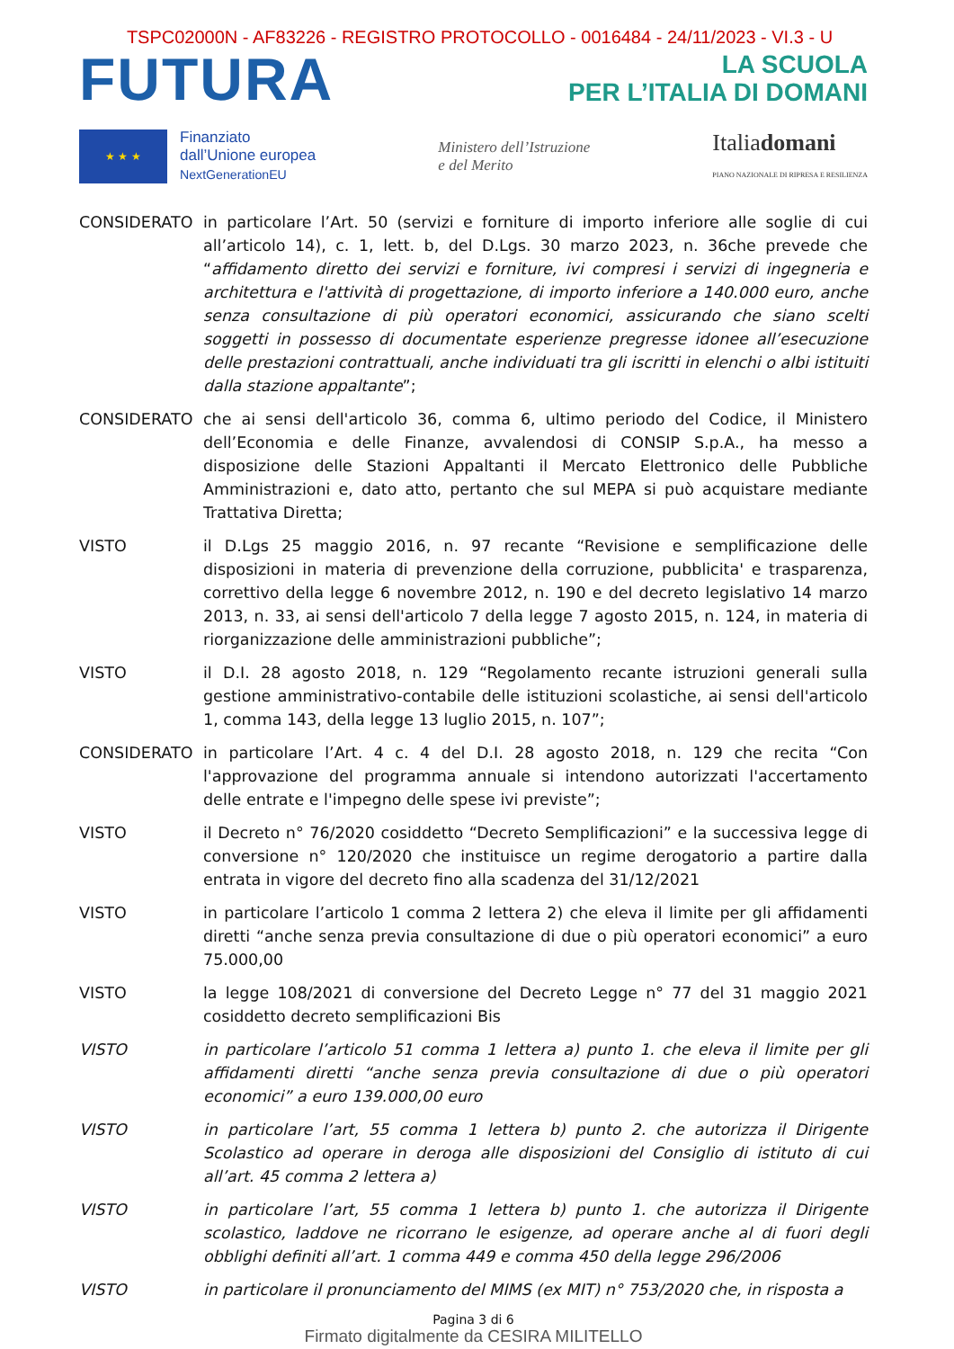TSPC02000N - AF83226 - REGISTRO PROTOCOLLO - 0016484 - 24/11/2023 - VI.3 - U
FUTURA
LA SCUOLA
PER L’ITALIA DI DOMANI
★ ★ ★
Finanziato
dall’Unione europea
NextGenerationEU
Ministero dell’Istruzione
e del Merito
Italiadomani
PIANO NAZIONALE DI RIPRESA E RESILIENZA
CONSIDERATO in particolare l’Art. 50 (servizi e forniture di importo inferiore alle soglie di cui all’articolo 14), c. 1, lett. b, del D.Lgs. 30 marzo 2023, n. 36che prevede che “affidamento diretto dei servizi e forniture, ivi compresi i servizi di ingegneria e architettura e l'attività di progettazione, di importo inferiore a 140.000 euro, anche senza consultazione di più operatori economici, assicurando che siano scelti soggetti in possesso di documentate esperienze pregresse idonee all’esecuzione delle prestazioni contrattuali, anche individuati tra gli iscritti in elenchi o albi istituiti dalla stazione appaltante”;
CONSIDERATO che ai sensi dell'articolo 36, comma 6, ultimo periodo del Codice, il Ministero dell’Economia e delle Finanze, avvalendosi di CONSIP S.p.A., ha messo a disposizione delle Stazioni Appaltanti il Mercato Elettronico delle Pubbliche Amministrazioni e, dato atto, pertanto che sul MEPA si può acquistare mediante Trattativa Diretta;
VISTO il D.Lgs 25 maggio 2016, n. 97 recante “Revisione e semplificazione delle disposizioni in materia di prevenzione della corruzione, pubblicita' e trasparenza, correttivo della legge 6 novembre 2012, n. 190 e del decreto legislativo 14 marzo 2013, n. 33, ai sensi dell'articolo 7 della legge 7 agosto 2015, n. 124, in materia di riorganizzazione delle amministrazioni pubbliche”;
VISTO il D.I. 28 agosto 2018, n. 129 “Regolamento recante istruzioni generali sulla gestione amministrativo-contabile delle istituzioni scolastiche, ai sensi dell'articolo 1, comma 143, della legge 13 luglio 2015, n. 107”;
CONSIDERATO in particolare l’Art. 4 c. 4 del D.I. 28 agosto 2018, n. 129 che recita “Con l'approvazione del programma annuale si intendono autorizzati l'accertamento delle entrate e l'impegno delle spese ivi previste”;
VISTO il Decreto n° 76/2020 cosiddetto “Decreto Semplificazioni” e la successiva legge di conversione n° 120/2020 che instituisce un regime derogatorio a partire dalla entrata in vigore del decreto fino alla scadenza del 31/12/2021
VISTO in particolare l’articolo 1 comma 2 lettera 2) che eleva il limite per gli affidamenti diretti “anche senza previa consultazione di due o più operatori economici” a euro 75.000,00
VISTO la legge 108/2021 di conversione del Decreto Legge n° 77 del 31 maggio 2021 cosiddetto decreto semplificazioni Bis
VISTO in particolare l’articolo 51 comma 1 lettera a) punto 1. che eleva il limite per gli affidamenti diretti “anche senza previa consultazione di due o più operatori economici” a euro 139.000,00 euro
VISTO in particolare l’art, 55 comma 1 lettera b) punto 2. che autorizza il Dirigente Scolastico ad operare in deroga alle disposizioni del Consiglio di istituto di cui all’art. 45 comma 2 lettera a)
VISTO in particolare l’art, 55 comma 1 lettera b) punto 1. che autorizza il Dirigente scolastico, laddove ne ricorrano le esigenze, ad operare anche al di fuori degli obblighi definiti all’art. 1 comma 449 e comma 450 della legge 296/2006
VISTO in particolare il pronunciamento del MIMS (ex MIT) n° 753/2020 che, in risposta a
Pagina 3 di 6
Firmato digitalmente da CESIRA MILITELLO